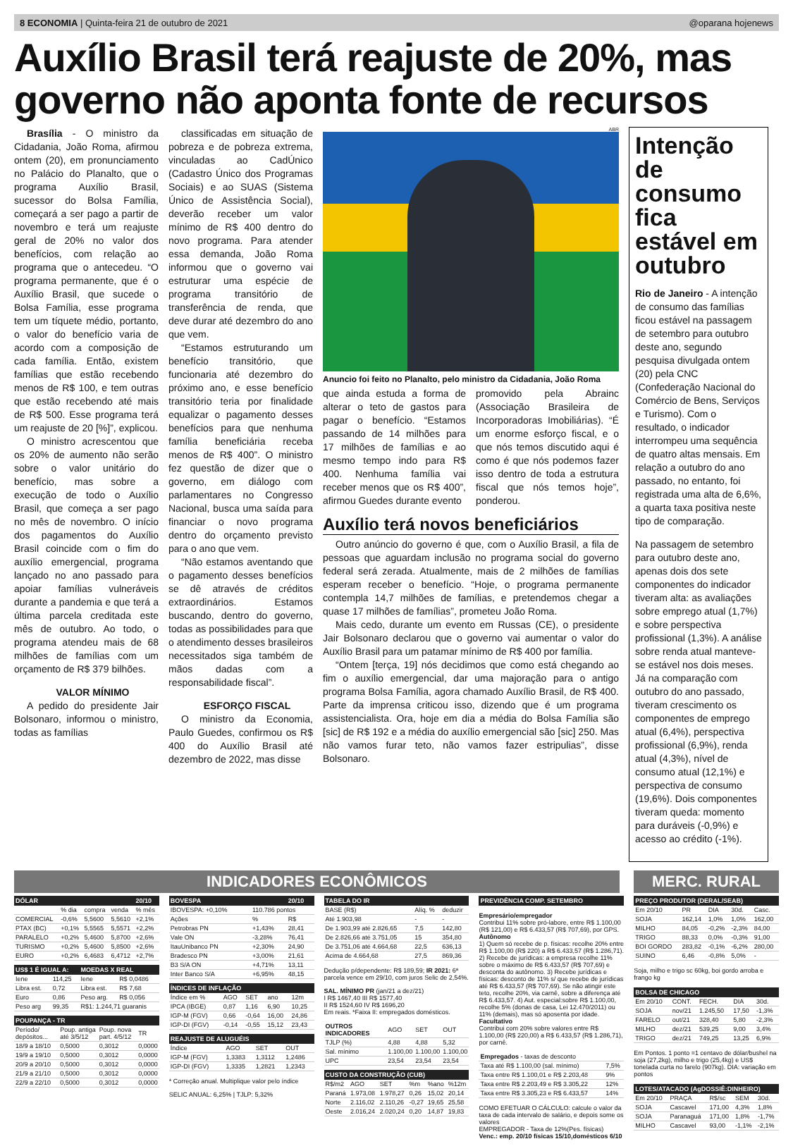8 ECONOMIA | Quinta-feira 21 de outubro de 2021 @oparana hojenews
Auxílio Brasil terá reajuste de 20%, mas governo não aponta fonte de recursos
Brasília - O ministro da Cidadania, João Roma, afirmou ontem (20), em pronunciamento no Palácio do Planalto, que o programa Auxílio Brasil, sucessor do Bolsa Família, começará a ser pago a partir de novembro e terá um reajuste geral de 20% no valor dos benefícios, com relação ao programa que o antecedeu. “O programa permanente, que é o Auxílio Brasil, que sucede o Bolsa Família, esse programa tem um tíquete médio, portanto, o valor do benefício varia de acordo com a composição de cada família. Então, existem famílias que estão recebendo menos de R$ 100, e tem outras que estão recebendo até mais de R$ 500. Esse programa terá um reajuste de 20 [%]”, explicou.
O ministro acrescentou que os 20% de aumento não serão sobre o valor unitário do benefício, mas sobre a execução de todo o Auxílio Brasil, que começa a ser pago no mês de novembro. O início dos pagamentos do Auxílio Brasil coincide com o fim do auxílio emergencial, programa lançado no ano passado para apoiar famílias vulneráveis durante a pandemia e que terá a última parcela creditada este mês de outubro. Ao todo, o programa atendeu mais de 68 milhões de famílias com um orçamento de R$ 379 bilhões.
VALOR MÍNIMO
A pedido do presidente Jair Bolsonaro, informou o ministro, todas as famílias
classificadas em situação de pobreza e de pobreza extrema, vinculadas ao CadÚnico (Cadastro Único dos Programas Sociais) e ao SUAS (Sistema Único de Assistência Social), deverão receber um valor mínimo de R$ 400 dentro do novo programa. Para atender essa demanda, João Roma informou que o governo vai estruturar uma espécie de programa transitório de transferência de renda, que deve durar até dezembro do ano que vem.
“Estamos estruturando um benefício transitório, que funcionaria até dezembro do próximo ano, e esse benefício transitório teria por finalidade equalizar o pagamento desses benefícios para que nenhuma família beneficiária receba menos de R$ 400”. O ministro fez questão de dizer que o governo, em diálogo com parlamentares no Congresso Nacional, busca uma saída para financiar o novo programa dentro do orçamento previsto para o ano que vem.
“Não estamos aventando que o pagamento desses benefícios se dê através de créditos extraordinários. Estamos buscando, dentro do governo, todas as possibilidades para que o atendimento desses brasileiros necessitados siga também de mãos dadas com a responsabilidade fiscal”.
ESFORÇO FISCAL
O ministro da Economia, Paulo Guedes, confirmou os R$ 400 do Auxílio Brasil até dezembro de 2022, mas disse
ABR
Anuncio foi feito no Planalto, pelo ministro da Cidadania, João Roma
que ainda estuda a forma de alterar o teto de gastos para pagar o benefício. “Estamos passando de 14 milhões para 17 milhões de famílias e ao mesmo tempo indo para R$ 400. Nenhuma família vai receber menos que os R$ 400”, afirmou Guedes durante evento
promovido pela Abrainc (Associação Brasileira de Incorporadoras Imobiliárias). “É um enorme esforço fiscal, e o que nós temos discutido aqui é como é que nós podemos fazer isso dentro de toda a estrutura fiscal que nós temos hoje”, ponderou.
Auxílio terá novos beneficiários
Outro anúncio do governo é que, com o Auxílio Brasil, a fila de pessoas que aguardam inclusão no programa social do governo federal será zerada. Atualmente, mais de 2 milhões de famílias esperam receber o benefício. “Hoje, o programa permanente contempla 14,7 milhões de famílias, e pretendemos chegar a quase 17 milhões de famílias”, prometeu João Roma.
Mais cedo, durante um evento em Russas (CE), o presidente Jair Bolsonaro declarou que o governo vai aumentar o valor do Auxílio Brasil para um patamar mínimo de R$ 400 por família.
“Ontem [terça, 19] nós decidimos que como está chegando ao fim o auxílio emergencial, dar uma majoração para o antigo programa Bolsa Família, agora chamado Auxílio Brasil, de R$ 400. Parte da imprensa criticou isso, dizendo que é um programa assistencialista. Ora, hoje em dia a média do Bolsa Família são [sic] de R$ 192 e a média do auxílio emergencial são [sic] 250. Mas não vamos furar teto, não vamos fazer estripulias”, disse Bolsonaro.
Intenção de consumo fica estável em outubro
Rio de Janeiro - A intenção de consumo das famílias ficou estável na passagem de setembro para outubro deste ano, segundo pesquisa divulgada ontem (20) pela CNC (Confederação Nacional do Comércio de Bens, Serviços e Turismo). Com o resultado, o indicador interrompeu uma sequência de quatro altas mensais. Em relação a outubro do ano passado, no entanto, foi registrada uma alta de 6,6%, a quarta taxa positiva neste tipo de comparação.
Na passagem de setembro para outubro deste ano, apenas dois dos sete componentes do indicador tiveram alta: as avaliações sobre emprego atual (1,7%) e sobre perspectiva profissional (1,3%). A análise sobre renda atual manteve-se estável nos dois meses. Já na comparação com outubro do ano passado, tiveram crescimento os componentes de emprego atual (6,4%), perspectiva profissional (6,9%), renda atual (4,3%), nível de consumo atual (12,1%) e perspectiva de consumo (19,6%). Dois componentes tiveram queda: momento para duráveis (-0,9%) e acesso ao crédito (-1%).
INDICADORES ECONÔMICOS MERC. RURAL
| DÓLAR | | | | 20/10 |
| --- | --- | --- | --- | --- |
| | % dia | compra | venda | % mês |
| COMERCIAL | -0,6% | 5,5600 | 5,5610 | +2,1% |
| PTAX (BC) | +0,1% | 5,5565 | 5,5571 | +2,2% |
| PARALELO | +0,2% | 5,4600 | 5,8700 | +2,6% |
| TURISMO | +0,2% | 5,4600 | 5,8500 | +2,6% |
| EURO | +0,2% | 6,4683 | 6,4712 | +2,7% |
| US$ 1 É IGUAL A: | | MOEDAS X REAL | |
| --- | --- | --- | --- |
| Iene | 114,25 | Iene | R$ 0,0486 |
| Libra est. | 0,72 | Libra est. | R$ 7,68 |
| Euro | 0,86 | Peso arg. | R$ 0,056 |
| Peso arg | 99,35 | R$1: 1.244,71 guaranis | |
| POUPANÇA - TR | | | |
| --- | --- | --- | --- |
| Período/ depósitos... | Poup. antiga até 3/5/12 | Poup. nova part. 4/5/12 | TR |
| 18/9 a 18/10 | 0,5000 | 0,3012 | 0,0000 |
| 19/9 a 19/10 | 0,5000 | 0,3012 | 0,0000 |
| 20/9 a 20/10 | 0,5000 | 0,3012 | 0,0000 |
| 21/9 a 21/10 | 0,5000 | 0,3012 | 0,0000 |
| 22/9 a 22/10 | 0,5000 | 0,3012 | 0,0000 |
| BOVESPA | | 20/10 |
| --- | --- | --- |
| IBOVESPA: +0,10% | 110.786 pontos | |
| Ações | % | R$ |
| Petrobras PN | +1,43% | 28,41 |
| Vale ON | -3,28% | 76,41 |
| ItauUnibanco PN | +2,30% | 24,90 |
| Bradesco PN | +3,00% | 21,61 |
| B3 S/A ON | +4,71% | 13,11 |
| Inter Banco S/A | +6,95% | 48,15 |
| ÍNDICES DE INFLAÇÃO | | | | |
| --- | --- | --- | --- | --- |
| Índice em % | AGO | SET | ano | 12m |
| IPCA (IBGE) | 0,87 | 1,16 | 6,90 | 10,25 |
| IGP-M (FGV) | 0,66 | -0,64 | 16,00 | 24,86 |
| IGP-DI (FGV) | -0,14 | -0,55 | 15,12 | 23,43 |
| REAJUSTE DE ALUGUÉIS | | | |
| --- | --- | --- | --- |
| Índice | AGO | SET | OUT |
| IGP-M (FGV) | 1,3383 | 1,3112 | 1,2486 |
| IGP-DI (FGV) | 1,3335 | 1,2821 | 1,2343 |
* Correção anual. Multiplique valor pelo índice
SELIC ANUAL: 6,25% | TJLP: 5,32%
| TABELA DO IR | | |
| --- | --- | --- |
| BASE (R$) | Alíq. % | deduzir |
| Até 1.903,98 | - | - |
| De 1.903,99 até 2.826,65 | 7,5 | 142,80 |
| De 2.826,66 até 3.751,05 | 15 | 354,80 |
| De 3.751,06 até 4.664,68 | 22,5 | 636,13 |
| Acima de 4.664,68 | 27,5 | 869,36 |
Dedução p/dependente: R$ 189,59; IR 2021: 6ª parcela vence em 29/10, com juros Selic de 2,54%.
SAL. MÍNIMO PR (jan/21 a dez/21)
I R$ 1467,40 III R$ 1577,40
II R$ 1524,60 IV R$ 1696,20
Em reais. *Faixa II: empregados domésticos.
| OUTROS INDICADORES | AGO | SET | OUT |
| TJLP (%) | 4,88 | 4,88 | 5,32 |
| Sal. mínimo | 1.100,00 | 1.100,00 | 1.100,00 |
| UPC | 23,54 | 23,54 | 23,54 |
| CUSTO DA CONSTRUÇÃO (CUB) | | | | | |
| --- | --- | --- | --- | --- | --- |
| R$/m2 | AGO | SET | %m | %ano | %12m |
| Paraná | 1.973,08 | 1.978,27 | 0,26 | 15,02 | 20,14 |
| Norte | 2.116,02 | 2.110,26 | -0,27 | 19,65 | 25,58 |
| Oeste | 2.016,24 | 2.020,24 | 0,20 | 14,87 | 19,83 |
| PREVIDÊNCIA COMP. SETEMBRO |
| --- |
Empresário/empregador
Contribui 11% sobre pró-labore, entre R$ 1.100,00 (R$ 121,00) e R$ 6.433,57 (R$ 707,69), por GPS.
Autônomo
1) Quem só recebe de p. físicas: recolhe 20% entre R$ 1.100,00 (R$ 220) a R$ 6.433,57 (R$ 1.286,71). 2) Recebe de jurídicas: a empresa recolhe 11% sobre o máximo de R$ 6.433,57 (R$ 707,69) e desconta do autônomo. 3) Recebe jurídicas e físicas: desconto de 11% s/ que recebe de jurídicas até R$ 6.433,57 (R$ 707,69). Se não atingir este teto, recolhe 20%, via carnê, sobre a diferença até R$ 6.433,57. 4) Aut. especial:sobre R$ 1.100,00, recolhe 5% (donas de casa, Lei 12.470/2011) ou 11% (demais), mas só aposenta por idade.
Facultativo
Contribui com 20% sobre valores entre R$ 1.100,00 (R$ 220,00) a R$ 6.433,57 (R$ 1.286,71), por carnê.
| Empregados - taxas de desconto | |
| Taxa até R$ 1.100,00 (sal. mínimo) | 7,5% |
| Taxa entre R$ 1.100,01 e R$ 2.203,48 | 9% |
| Taxa entre R$ 2.203,49 e R$ 3.305,22 | 12% |
| Taxa entre R$ 3.305,23 e R$ 6.433,57 | 14% |
COMO EFETUAR O CÁLCULO: calcule o valor da taxa de cada intervalo de salário, e depois some os valores
EMPREGADOR - Taxa de 12%(Pes. físicas)
Venc.: emp. 20/10 físicas 15/10,domésticos 6/10
| PREÇO PRODUTOR (DERAL/SEAB) | | | | |
| --- | --- | --- | --- | --- |
| Em 20/10 | PR | DIA | 30d. | Casc. |
| SOJA | 162,14 | 1,0% | 1,0% | 162,00 |
| MILHO | 84,05 | -0,2% | -2,3% | 84,00 |
| TRIGO | 88,33 | 0,0% | -0,3% | 91,00 |
| BOI GORDO | 283,82 | -0,1% | -6,2% | 280,00 |
| SUINO | 6,46 | -0,8% | 5,0% | - |
Soja, milho e trigo sc 60kg, boi gordo arroba e frango kg
| BOLSA DE CHICAGO | | | | |
| --- | --- | --- | --- | --- |
| Em 20/10 | CONT. | FECH. | DIA | 30d. |
| SOJA | nov/21 | 1.245,50 | 17,50 | -1,3% |
| FARELO | out/21 | 328,40 | 5,80 | -2,3% |
| MILHO | dez/21 | 539,25 | 9,00 | 3,4% |
| TRIGO | dez/21 | 749,25 | 13,25 | 6,9% |
Em Pontos. 1 ponto =1 centavo de dólar/bushel na soja (27,2kg), milho e trigo (25,4kg) e US$ tonelada curta no farelo (907kg). DIA: variação em pontos
| LOTES/ATACADO (AgDOSSIÊ:DINHEIRO) | | | | |
| --- | --- | --- | --- | --- |
| Em 20/10 | PRAÇA | R$/sc | SEM | 30d. |
| SOJA | Cascavel | 171,00 | 4,3% | 1,8% |
| SOJA | Paranaguá | 171,00 | 1,8% | -1,7% |
| MILHO | Cascavel | 93,00 | -1,1% | -2,1% |